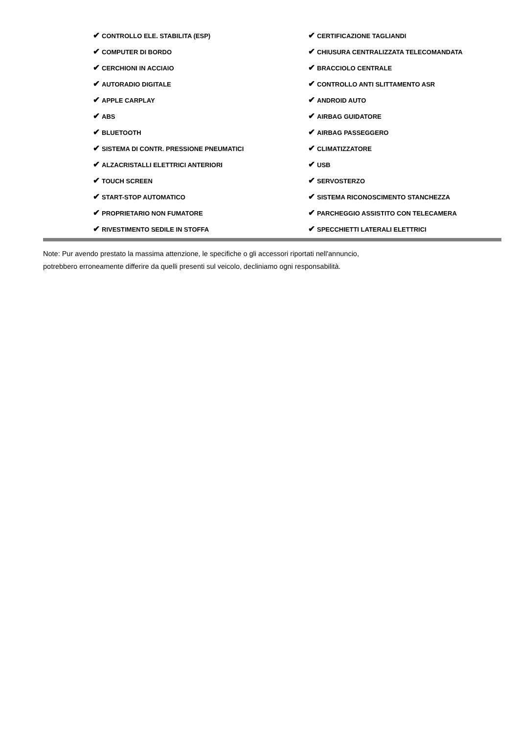| ✔ CONTROLLO ELE. STABILITA (ESP) | ✔ CERTIFICAZIONE TAGLIANDI |
| ✔ COMPUTER DI BORDO | ✔ CHIUSURA CENTRALIZZATA TELECOMANDATA |
| ✔ CERCHIONI IN ACCIAIO | ✔ BRACCIOLO CENTRALE |
| ✔ AUTORADIO DIGITALE | ✔ CONTROLLO ANTI SLITTAMENTO ASR |
| ✔ APPLE CARPLAY | ✔ ANDROID AUTO |
| ✔ ABS | ✔ AIRBAG GUIDATORE |
| ✔ BLUETOOTH | ✔ AIRBAG PASSEGGERO |
| ✔ SISTEMA DI CONTR. PRESSIONE PNEUMATICI | ✔ CLIMATIZZATORE |
| ✔ ALZACRISTALLI ELETTRICI ANTERIORI | ✔ USB |
| ✔ TOUCH SCREEN | ✔ SERVOSTERZO |
| ✔ START-STOP AUTOMATICO | ✔ SISTEMA RICONOSCIMENTO STANCHEZZA |
| ✔ PROPRIETARIO NON FUMATORE | ✔ PARCHEGGIO ASSISTITO CON TELECAMERA |
| ✔ RIVESTIMENTO SEDILE IN STOFFA | ✔ SPECCHIETTI LATERALI ELETTRICI |
Note: Pur avendo prestato la massima attenzione, le specifiche o gli accessori riportati nell'annuncio,
potrebbero erroneamente differire da quelli presenti sul veicolo, decliniamo ogni responsabilità.